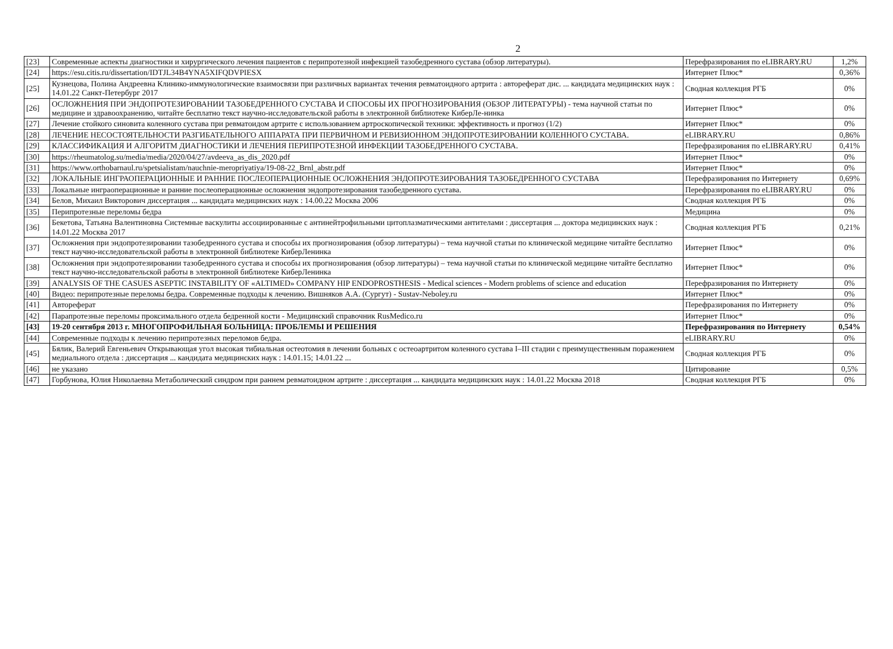2
| [23] | Современные аспекты диагностики и хирургического лечения пациентов с перипротезной инфекцией тазобедренного сустава (обзор литературы). | Перефразирования по eLIBRARY.RU | 1,2% |
| [24] | https://esu.citis.ru/dissertation/IDTJL34B4YNA5XIFQDVPIESX | Интернет Плюс* | 0,36% |
| [25] | Кузнецова, Полина Андреевна Клинико-иммунологические взаимосвязи при различных вариантах течения ревматоидного артрита : автореферат дис. ... кандидата медицинских наук : 14.01.22 Санкт-Петербург 2017 | Сводная коллекция РГБ | 0% |
| [26] | ОСЛОЖНЕНИЯ ПРИ ЭНДОПРОТЕЗИРОВАНИИ ТАЗОБЕДРЕННОГО СУСТАВА И СПОСОБЫ ИХ ПРОГНОЗИРОВАНИЯ (ОБЗОР ЛИТЕРАТУРЫ) - тема научной статьи по медицине и здравоохранению, читайте бесплатно текст научно-исследовательской работы в электронной библиотеке КиберЛе-нинка | Интернет Плюс* | 0% |
| [27] | Лечение стойкого синовита коленного сустава при ревматоидом артрите с использованием артроскопической техники: эффективность и прогноз (1/2) | Интернет Плюс* | 0% |
| [28] | ЛЕЧЕНИЕ НЕСОСТОЯТЕЛЬНОСТИ РАЗГИБАТЕЛЬНОГО АППАРАТА ПРИ ПЕРВИЧНОМ И РЕВИЗИОННОМ ЭНДОПРОТЕЗИРОВАНИИ КОЛЕННОГО СУСТАВА. | eLIBRARY.RU | 0,86% |
| [29] | КЛАССИФИКАЦИЯ И АЛГОРИТМ ДИАГНОСТИКИ И ЛЕЧЕНИЯ ПЕРИПРОТЕЗНОЙ ИНФЕКЦИИ ТАЗОБЕДРЕННОГО СУСТАВА. | Перефразирования по eLIBRARY.RU | 0,41% |
| [30] | https://rheumatolog.su/media/media/2020/04/27/avdeeva_as_dis_2020.pdf | Интернет Плюс* | 0% |
| [31] | https://www.orthobarnaul.ru/spetsialistam/nauchnie-meropriyatiya/19-08-22_Brnl_abstr.pdf | Интернет Плюс* | 0% |
| [32] | ЛОКАЛЬНЫЕ ИНГРАОПЕРАЦИОННЫЕ И РАННИЕ ПОСЛЕОПЕРАЦИОННЫЕ ОСЛОЖНЕНИЯ ЭНДОПРОТЕЗИРОВАНИЯ ТАЗОБЕДРЕННОГО СУСТАВА | Перефразирования по Интернету | 0,69% |
| [33] | Локальные инграоперационные и ранние послеоперационные осложнения эндопротезирования тазобедренного сустава. | Перефразирования по eLIBRARY.RU | 0% |
| [34] | Белов, Михаил Викторович диссертация ... кандидата медицинских наук : 14.00.22 Москва 2006 | Сводная коллекция РГБ | 0% |
| [35] | Перипротезные переломы бедра | Медицина | 0% |
| [36] | Бекетова, Татьяна Валентиновна Системные васкулиты ассоциированные с антинейтрофильными цитоплазматическими антителами : диссертация ... доктора медицинских наук : 14.01.22 Москва 2017 | Сводная коллекция РГБ | 0,21% |
| [37] | Осложнения при эндопротезировании тазобедренного сустава и способы их прогнозирования (обзор литературы) – тема научной статьи по клинической медицине читайте бесплатно текст научно-исследовательской работы в электронной библиотеке КиберЛенинка | Интернет Плюс* | 0% |
| [38] | Осложнения при эндопротезировании тазобедренного сустава и способы их прогнозирования (обзор литературы) – тема научной статьи по клинической медицине читайте бесплатно текст научно-исследовательской работы в электронной библиотеке КиберЛенинка | Интернет Плюс* | 0% |
| [39] | ANALYSIS OF THE CASUES ASEPTIC INSTABILITY OF «ALTIMED» COMPANY HIP ENDOPROSTHESIS - Medical sciences - Modern problems of science and education | Перефразирования по Интернету | 0% |
| [40] | Видео: перипротезные переломы бедра. Современные подходы к лечению. Вишняков А.А. (Сургут) - Sustav-Neboley.ru | Интернет Плюс* | 0% |
| [41] | Автореферат | Перефразирования по Интернету | 0% |
| [42] | Парапротезные переломы проксимального отдела бедренной кости - Медицинский справочник RusMedico.ru | Интернет Плюс* | 0% |
| [43] | 19-20 сентября 2013 г. МНОГОПРОФИЛЬНАЯ БОЛЬНИЦА: ПРОБЛЕМЫ И РЕШЕНИЯ | Перефразирования по Интернету | 0,54% |
| [44] | Современные подходы к лечению перипротезных переломов бедра. | eLIBRARY.RU | 0% |
| [45] | Бялик, Валерий Евгеньевич Открывающая угол высокая тибиальная остеотомия в лечении больных с остеоартритом коленного сустава I–III стадии с преимущественным поражением медиального отдела : диссертация ... кандидата медицинских наук : 14.01.15; 14.01.22 ... | Сводная коллекция РГБ | 0% |
| [46] | не указано | Цитирование | 0,5% |
| [47] | Горбунова, Юлия Николаевна Метаболический синдром при раннем ревматоидном артрите : диссертация ... кандидата медицинских наук : 14.01.22 Москва 2018 | Сводная коллекция РГБ | 0% |